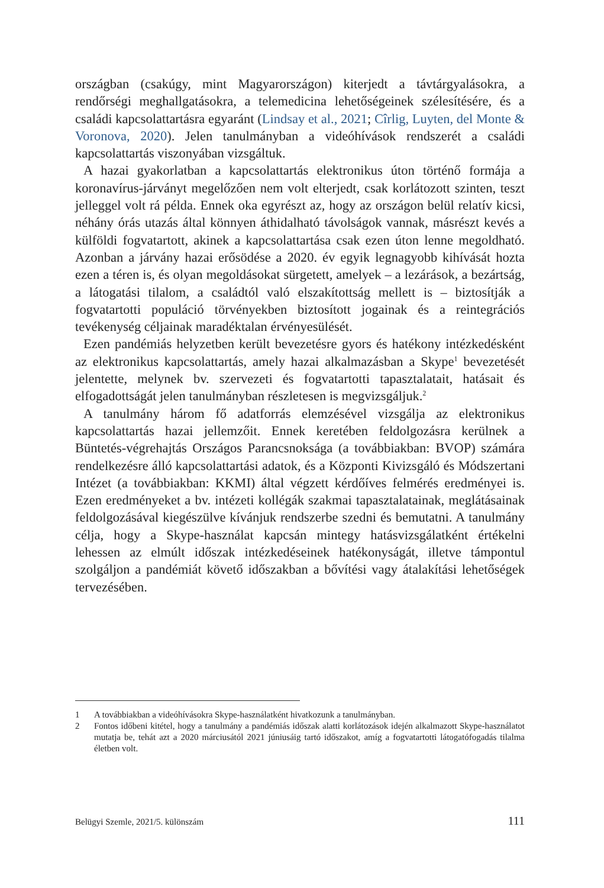országban (csakúgy, mint Magyarországon) kiterjedt a távtárgyalásokra, a rendőrségi meghallgatásokra, a telemedicina lehetőségeinek szélesítésére, és a családi kapcsolattartásra egyaránt (Lindsay et al., 2021; Cîrlig, Luyten, del Monte & Voronova, 2020). Jelen tanulmányban a videóhívások rendszerét a családi kapcsolattartás viszonyában vizsgáltuk.
A hazai gyakorlatban a kapcsolattartás elektronikus úton történő formája a koronavírus-járványt megelőzően nem volt elterjedt, csak korlátozott szinten, teszt jelleggel volt rá példa. Ennek oka egyrészt az, hogy az országon belül relatív kicsi, néhány órás utazás által könnyen áthidalható távolságok vannak, másrészt kevés a külföldi fogvatartott, akinek a kapcsolattartása csak ezen úton lenne megoldható. Azonban a járvány hazai erősödése a 2020. év egyik legnagyobb kihívását hozta ezen a téren is, és olyan megoldásokat sürgetett, amelyek – a lezárások, a bezártság, a látogatási tilalom, a családtól való elszakítottság mellett is – biztosítják a fogvatartotti populáció törvényekben biztosított jogainak és a reintegrációs tevékenység céljainak maradéktalan érvényesülését.
Ezen pandémiás helyzetben került bevezetésre gyors és hatékony intézkedésként az elektronikus kapcsolattartás, amely hazai alkalmazásban a Skype<sup>1</sup> bevezetését jelentette, melynek bv. szervezeti és fogvatartotti tapasztalatait, hatásait és elfogadottságát jelen tanulmányban részletesen is megvizsgáljuk.<sup>2</sup>
A tanulmány három fő adatforrás elemzésével vizsgálja az elektronikus kapcsolattartás hazai jellemzőit. Ennek keretében feldolgozásra kerülnek a Büntetés-végrehajtás Országos Parancsnoksága (a továbbiakban: BVOP) számára rendelkezésre álló kapcsolattartási adatok, és a Központi Kivizsgáló és Módszertani Intézet (a továbbiakban: KKMI) által végzett kérdőíves felmérés eredményei is. Ezen eredményeket a bv. intézeti kollégák szakmai tapasztalatainak, meglátásainak feldolgozásával kiegészülve kívánjuk rendszerbe szedni és bemutatni. A tanulmány célja, hogy a Skype-használat kapcsán mintegy hatásvizsgálatként értékelni lehessen az elmúlt időszak intézkedéseinek hatékonyságát, illetve támpontul szolgáljon a pandémiát követő időszakban a bővítési vagy átalakítási lehetőségek tervezésében.
1 A továbbiakban a videóhívásokra Skype-használatként hivatkozunk a tanulmányban.
2 Fontos időbeni kitétel, hogy a tanulmány a pandémiás időszak alatti korlátozások idején alkalmazott Skype-használatot mutatja be, tehát azt a 2020 márciusától 2021 júniusáig tartó időszakot, amíg a fogvatartotti látogatófogadás tilalma életben volt.
Belügyi Szemle, 2021/5. különszám 111